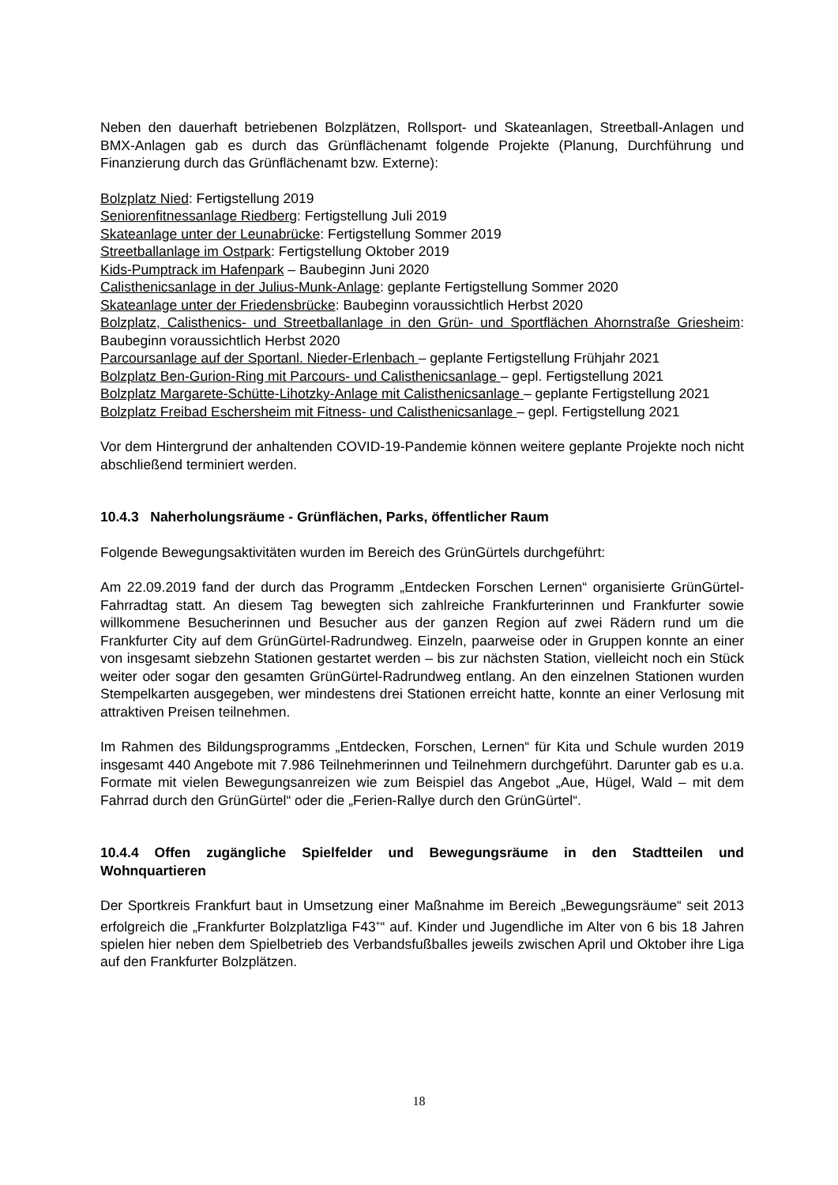Neben den dauerhaft betriebenen Bolzplätzen, Rollsport- und Skateanlagen, Streetball-Anlagen und BMX-Anlagen gab es durch das Grünflächenamt folgende Projekte (Planung, Durchführung und Finanzierung durch das Grünflächenamt bzw. Externe):
Bolzplatz Nied: Fertigstellung 2019
Seniorenfitnessanlage Riedberg: Fertigstellung Juli 2019
Skateanlage unter der Leunabrücke: Fertigstellung Sommer 2019
Streetballanlage im Ostpark: Fertigstellung Oktober 2019
Kids-Pumptrack im Hafenpark – Baubeginn Juni 2020
Calisthenicsanlage in der Julius-Munk-Anlage: geplante Fertigstellung Sommer 2020
Skateanlage unter der Friedensbrücke: Baubeginn voraussichtlich Herbst 2020
Bolzplatz, Calisthenics- und Streetballanlage in den Grün- und Sportflächen Ahornstraße Griesheim: Baubeginn voraussichtlich Herbst 2020
Parcoursanlage auf der Sportanl. Nieder-Erlenbach – geplante Fertigstellung Frühjahr 2021
Bolzplatz Ben-Gurion-Ring mit Parcours- und Calisthenicsanlage – gepl. Fertigstellung 2021
Bolzplatz Margarete-Schütte-Lihotzky-Anlage mit Calisthenicsanlage – geplante Fertigstellung 2021
Bolzplatz Freibad Eschersheim mit Fitness- und Calisthenicsanlage – gepl. Fertigstellung 2021
Vor dem Hintergrund der anhaltenden COVID-19-Pandemie können weitere geplante Projekte noch nicht abschließend terminiert werden.
10.4.3 Naherholungsräume - Grünflächen, Parks, öffentlicher Raum
Folgende Bewegungsaktivitäten wurden im Bereich des GrünGürtels durchgeführt:
Am 22.09.2019 fand der durch das Programm „Entdecken Forschen Lernen“ organisierte GrünGürtel-Fahrradtag statt. An diesem Tag bewegten sich zahlreiche Frankfurterinnen und Frankfurter sowie willkommene Besucherinnen und Besucher aus der ganzen Region auf zwei Rädern rund um die Frankfurter City auf dem GrünGürtel-Radrundweg. Einzeln, paarweise oder in Gruppen konnte an einer von insgesamt siebzehn Stationen gestartet werden – bis zur nächsten Station, vielleicht noch ein Stück weiter oder sogar den gesamten GrünGürtel-Radrundweg entlang. An den einzelnen Stationen wurden Stempelkarten ausgegeben, wer mindestens drei Stationen erreicht hatte, konnte an einer Verlosung mit attraktiven Preisen teilnehmen.
Im Rahmen des Bildungsprogramms „Entdecken, Forschen, Lernen“ für Kita und Schule wurden 2019 insgesamt 440 Angebote mit 7.986 Teilnehmerinnen und Teilnehmern durchgeführt. Darunter gab es u.a. Formate mit vielen Bewegungsanreizen wie zum Beispiel das Angebot „Aue, Hügel, Wald – mit dem Fahrrad durch den GrünGürtel“ oder die „Ferien-Rallye durch den GrünGürtel“.
10.4.4 Offen zugängliche Spielfelder und Bewegungsräume in den Stadtteilen und Wohnquartieren
Der Sportkreis Frankfurt baut in Umsetzung einer Maßnahme im Bereich „Bewegungsräume“ seit 2013 erfolgreich die „Frankfurter Bolzplatzliga F43<sup>+</sup>“ auf. Kinder und Jugendliche im Alter von 6 bis 18 Jahren spielen hier neben dem Spielbetrieb des Verbandsfußballes jeweils zwischen April und Oktober ihre Liga auf den Frankfurter Bolzplätzen.
18